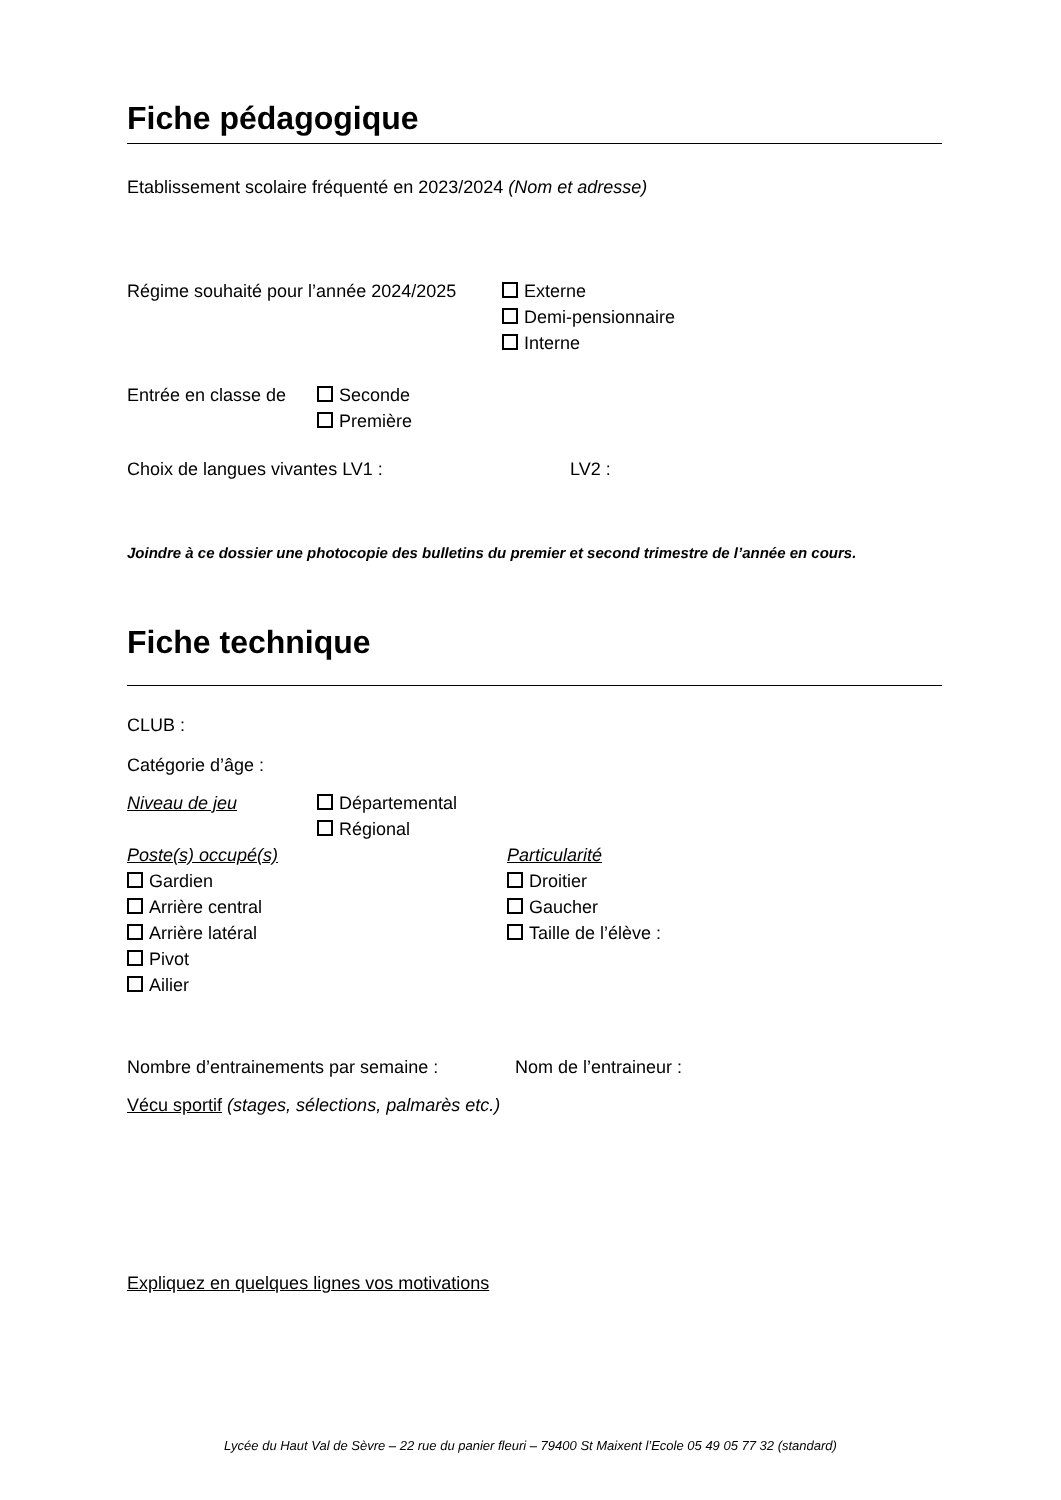Fiche pédagogique
Etablissement scolaire fréquenté en 2023/2024 (Nom et adresse)
Régime souhaité pour l’année 2024/2025
Externe
Demi-pensionnaire
Interne
Entrée en classe de
Seconde
Première
Choix de langues vivantes LV1 : LV2 :
Joindre à ce dossier une photocopie des bulletins du premier et second trimestre de l’année en cours.
Fiche technique
CLUB :
Catégorie d’âge :
Niveau de jeu Départemental
Régional
Poste(s) occupé(s)
Gardien
Arrière central
Arrière latéral
Pivot
Ailier
Particularité
Droitier
Gaucher
Taille de l’élève :
Nombre d’entrainements par semaine :
Nom de l’entraineur :
Vécu sportif (stages, sélections, palmarès etc.)
Expliquez en quelques lignes vos motivations
Lycée du Haut Val de Sèvre – 22 rue du panier fleuri – 79400 St Maixent l’Ecole 05 49 05 77 32 (standard)